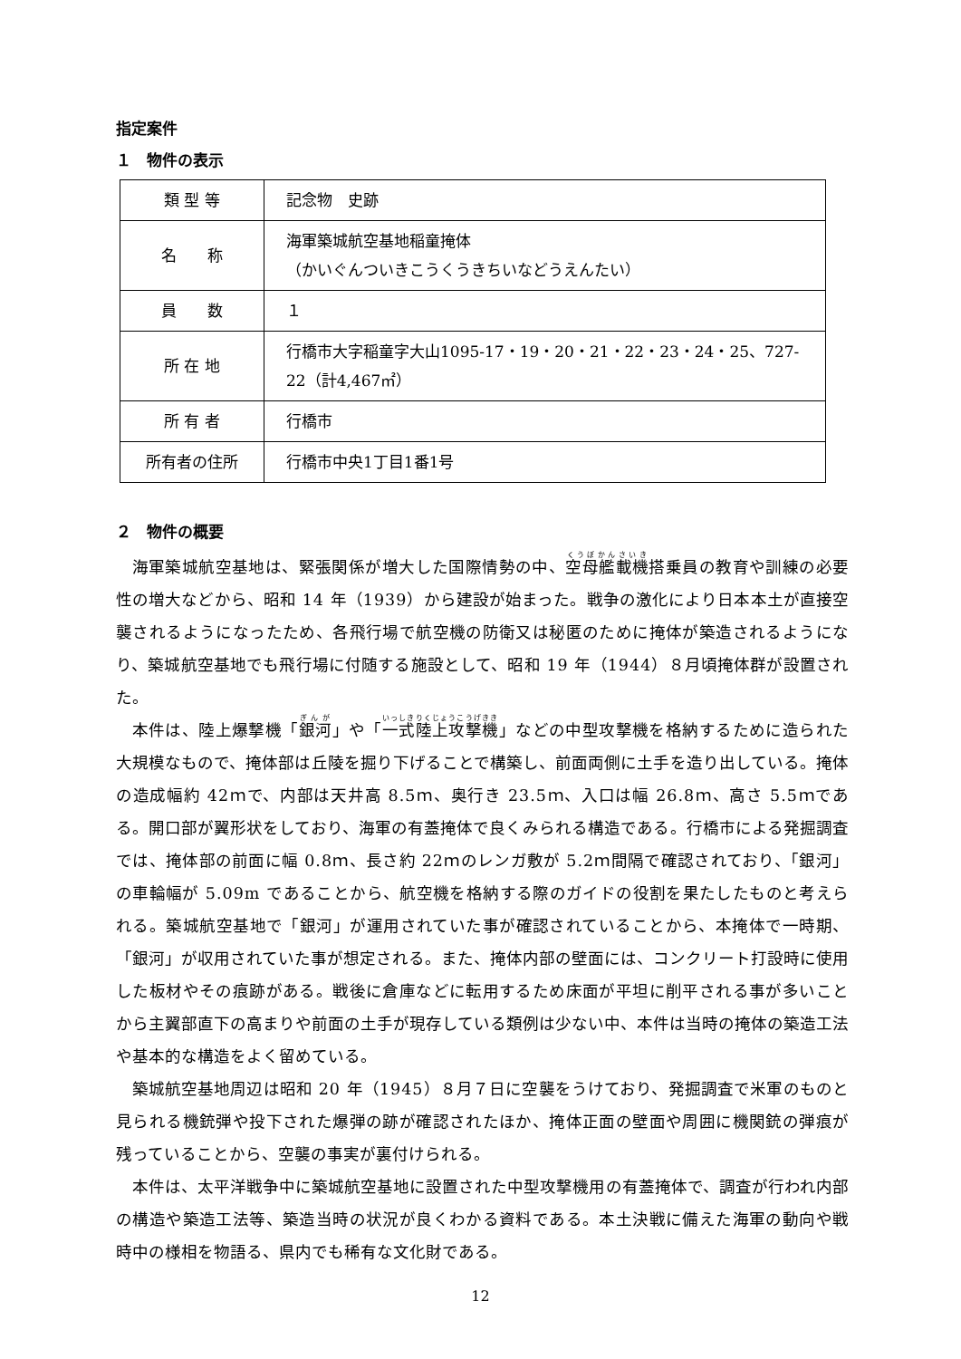指定案件
１　物件の表示
| 類 型 等 | 記念物 史跡 |
| 名 称 | 海軍築城航空基地稲童掩体 （かいぐんついきこうくうきちいなどうえんたい） |
| 員 数 | １ |
| 所 在 地 | 行橋市大字稲童字大山1095-17・19・20・21・22・23・24・25、727-22（計4,467㎡） |
| 所 有 者 | 行橋市 |
| 所有者の住所 | 行橋市中央1丁目1番1号 |
２　物件の概要
海軍築城航空基地は、緊張関係が増大した国際情勢の中、空母艦載機搭乗員の教育や訓練の必要性の増大などから、昭和 14 年（1939）から建設が始まった。戦争の激化により日本本土が直接空襲されるようになったため、各飛行場で航空機の防衛又は秘匿のために掩体が築造されるようになり、築城航空基地でも飛行場に付随する施設として、昭和 19 年（1944）８月頃掩体群が設置された。
本件は、陸上爆撃機「銀河」や「一式陸上攻撃機」などの中型攻撃機を格納するために造られた大規模なもので、掩体部は丘陵を掘り下げることで構築し、前面両側に土手を造り出している。掩体の造成幅約 42ｍで、内部は天井高 8.5ｍ、奥行き 23.5ｍ、入口は幅 26.8ｍ、高さ 5.5ｍである。開口部が翼形状をしており、海軍の有蓋掩体で良くみられる構造である。行橋市による発掘調査では、掩体部の前面に幅 0.8ｍ、長さ約 22ｍのレンガ敷が 5.2ｍ間隔で確認されており、「銀河」の車輪幅が 5.09m であることから、航空機を格納する際のガイドの役割を果たしたものと考えられる。築城航空基地で「銀河」が運用されていた事が確認されていることから、本掩体で一時期、「銀河」が収用されていた事が想定される。また、掩体内部の壁面には、コンクリート打設時に使用した板材やその痕跡がある。戦後に倉庫などに転用するため床面が平坦に削平される事が多いことから主翼部直下の高まりや前面の土手が現存している類例は少ない中、本件は当時の掩体の築造工法や基本的な構造をよく留めている。
築城航空基地周辺は昭和 20 年（1945）８月７日に空襲をうけており、発掘調査で米軍のものと見られる機銃弾や投下された爆弾の跡が確認されたほか、掩体正面の壁面や周囲に機関銃の弾痕が残っていることから、空襲の事実が裏付けられる。
本件は、太平洋戦争中に築城航空基地に設置された中型攻撃機用の有蓋掩体で、調査が行われ内部の構造や築造工法等、築造当時の状況が良くわかる資料である。本土決戦に備えた海軍の動向や戦時中の様相を物語る、県内でも稀有な文化財である。
12